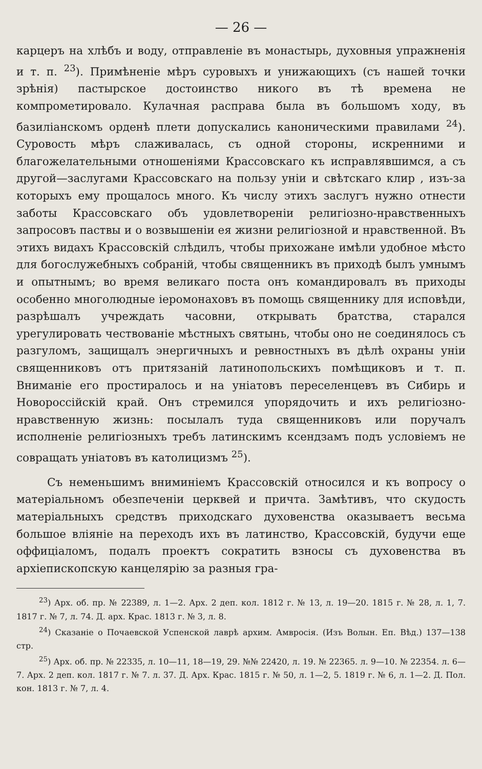— 26 —
карцеръ на хлѣбъ и воду, отправленіе въ монастырь, духовныя упражненія и т. п. <sup>23</sup>). Примѣненіе мѣръ суровыхъ и унижающихъ (съ нашей точки зрѣнія) пастырское достоинство никого въ тѣ времена не компрометировало. Кулачная расправа была въ большомъ ходу, въ базиліанскомъ орденѣ плети допускались каноническими правилами <sup>24</sup>). Суровость мѣръ слаживалась, съ одной стороны, искренними и благожелательными отношеніями Крассовскаго къ исправлявшимся, а съ другой—заслугами Крассовскаго на пользу уніи и свѣтскаго клир , изъ-за которыхъ ему прощалось много. Къ числу этихъ заслугъ нужно отнести заботы Крассовскаго объ удовлетвореніи религіозно-нравственныхъ запросовъ паствы и о возвышеніи ея жизни религіозной и нравственной. Въ этихъ видахъ Крассовскій слѣдилъ, чтобы прихожане имѣли удобное мѣсто для богослужебныхъ собраній, чтобы священникъ въ приходѣ былъ умнымъ и опытнымъ; во время великаго поста онъ командировалъ въ приходы особенно многолюдные іеромонаховъ въ помощь священнику для исповѣди, разрѣшалъ учреждать часовни, открывать братства, старался урегулировать чествованіе мѣстныхъ святынь, чтобы оно не соединялось съ разгуломъ, защищалъ энергичныхъ и ревностныхъ въ дѣлѣ охраны уніи священниковъ отъ притязаній латинопольскихъ помѣщиковъ и т. п. Вниманіе его простиралось и на уніатовъ переселенцевъ въ Сибирь и Новороссійскій край. Онъ стремился упорядочить и ихъ религіозно-нравственную жизнь: посылалъ туда священниковъ или поручалъ исполненіе религіозныхъ требъ латинскимъ ксендзамъ подъ условіемъ не совращать уніатовъ въ католицизмъ <sup>25</sup>).
Съ неменьшимъ вниминіемъ Крассовскій относился и къ вопросу о матеріальномъ обезпеченіи церквей и причта. Замѣтивъ, что скудость матеріальныхъ средствъ приходскаго духовенства оказываетъ весьма большое вліяніе на переходъ ихъ въ латинство, Крассовскій, будучи еще оффиціаломъ, подалъ проектъ сократить взносы съ духовенства въ архіепископскую канцелярію за разныя гра-
<sup>23</sup>) Арх. об. пр. № 22389, л. 1—2. Арх. 2 деп. кол. 1812 г. № 13, л. 19—20. 1815 г. № 28, л. 1, 7. 1817 г. № 7, л. 74. Д. арх. Крас. 1813 г. № 3, л. 8.
<sup>24</sup>) Сказаніе о Почаевской Успенской лаврѣ архим. Амвросія. (Изъ Волын. Еп. Вѣд.) 137—138 стр.
<sup>25</sup>) Арх. об. пр. № 22335, л. 10—11, 18—19, 29. №№ 22420, л. 19. № 22365. л. 9—10. № 22354. л. 6—7. Арх. 2 деп. кол. 1817 г. № 7. л. 37. Д. Арх. Крас. 1815 г. № 50, л. 1—2, 5. 1819 г. № 6, л. 1—2. Д. Пол. кон. 1813 г. № 7, л. 4.